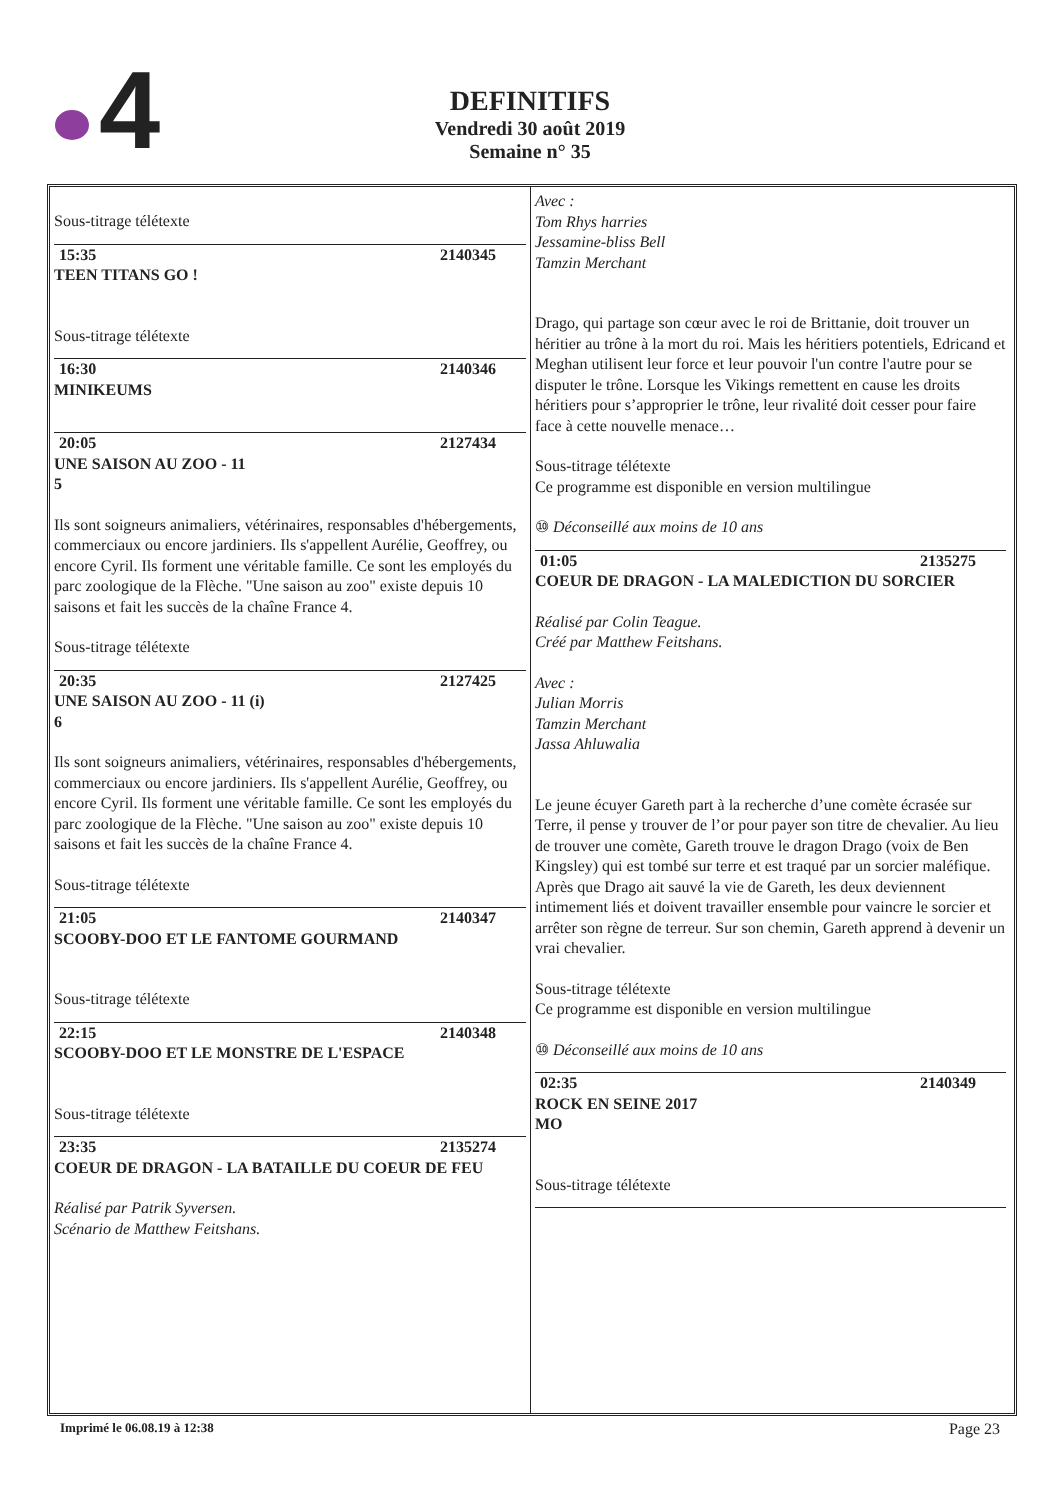4
DEFINITIFS
Vendredi 30 août 2019
Semaine n° 35
Sous-titrage télétexte
15:35 2140345
TEEN TITANS GO !
Sous-titrage télétexte
16:30 2140346
MINIKEUMS
20:05 2127434
UNE SAISON AU ZOO - 11
5
Ils sont soigneurs animaliers, vétérinaires, responsables d'hébergements, commerciaux ou encore jardiniers. Ils s'appellent Aurélie, Geoffrey, ou encore Cyril. Ils forment une véritable famille. Ce sont les employés du parc zoologique de la Flèche. "Une saison au zoo" existe depuis 10 saisons et fait les succès de la chaîne France 4.
Sous-titrage télétexte
20:35 2127425
UNE SAISON AU ZOO - 11 (i)
6
Ils sont soigneurs animaliers, vétérinaires, responsables d'hébergements, commerciaux ou encore jardiniers. Ils s'appellent Aurélie, Geoffrey, ou encore Cyril. Ils forment une véritable famille. Ce sont les employés du parc zoologique de la Flèche. "Une saison au zoo" existe depuis 10 saisons et fait les succès de la chaîne France 4.
Sous-titrage télétexte
21:05 2140347
SCOOBY-DOO ET LE FANTOME GOURMAND
Sous-titrage télétexte
22:15 2140348
SCOOBY-DOO ET LE MONSTRE DE L'ESPACE
Sous-titrage télétexte
23:35 2135274
COEUR DE DRAGON - LA BATAILLE DU COEUR DE FEU
Réalisé par Patrik Syversen.
Scénario de Matthew Feitshans.
Avec :
Tom Rhys harries
Jessamine-bliss Bell
Tamzin Merchant
Drago, qui partage son cœur avec le roi de Brittanie, doit trouver un héritier au trône à la mort du roi. Mais les héritiers potentiels, Edricand et Meghan utilisent leur force et leur pouvoir l'un contre l'autre pour se disputer le trône. Lorsque les Vikings remettent en cause les droits héritiers pour s’approprier le trône, leur rivalité doit cesser pour faire face à cette nouvelle menace…
Sous-titrage télétexte
Ce programme est disponible en version multilingue
⑩ Déconseillé aux moins de 10 ans
01:05 2135275
COEUR DE DRAGON - LA MALEDICTION DU SORCIER
Réalisé par Colin Teague.
Créé par Matthew Feitshans.
Avec :
Julian Morris
Tamzin Merchant
Jassa Ahluwalia
Le jeune écuyer Gareth part à la recherche d’une comète écrasée sur Terre, il pense y trouver de l’or pour payer son titre de chevalier. Au lieu de trouver une comète, Gareth trouve le dragon Drago (voix de Ben Kingsley) qui est tombé sur terre et est traqué par un sorcier maléfique. Après que Drago ait sauvé la vie de Gareth, les deux deviennent intimement liés et doivent travailler ensemble pour vaincre le sorcier et arrêter son règne de terreur. Sur son chemin, Gareth apprend à devenir un vrai chevalier.
Sous-titrage télétexte
Ce programme est disponible en version multilingue
⑩ Déconseillé aux moins de 10 ans
02:35 2140349
ROCK EN SEINE 2017
MO
Sous-titrage télétexte
Imprimé le 06.08.19 à 12:38 Page 23